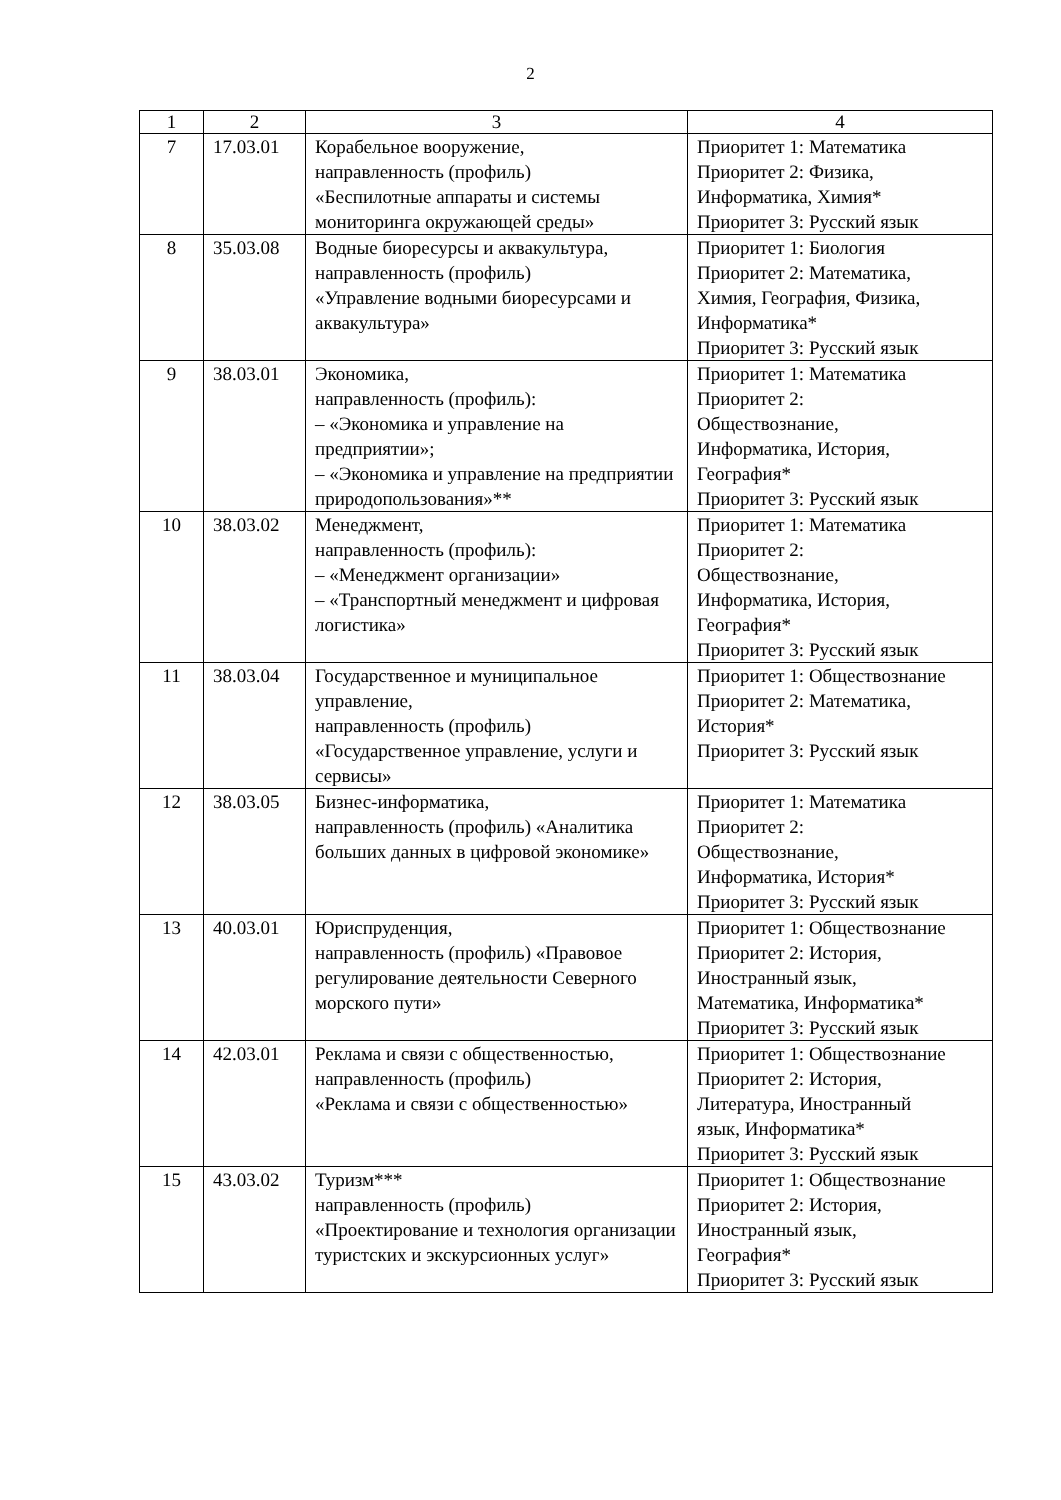2
| 1 | 2 | 3 | 4 |
| --- | --- | --- | --- |
| 7 | 17.03.01 | Корабельное вооружение, направленность (профиль) «Беспилотные аппараты и системы мониторинга окружающей среды» | Приоритет 1: Математика Приоритет 2: Физика, Информатика, Химия* Приоритет 3: Русский язык |
| 8 | 35.03.08 | Водные биоресурсы и аквакультура, направленность (профиль) «Управление водными биоресурсами и аквакультура» | Приоритет 1: Биология Приоритет 2: Математика, Химия, География, Физика, Информатика* Приоритет 3: Русский язык |
| 9 | 38.03.01 | Экономика, направленность (профиль): – «Экономика и управление на предприятии»; – «Экономика и управление на предприятии природопользования»** | Приоритет 1: Математика Приоритет 2: Обществознание, Информатика, История, География* Приоритет 3: Русский язык |
| 10 | 38.03.02 | Менеджмент, направленность (профиль): – «Менеджмент организации» – «Транспортный менеджмент и цифровая логистика» | Приоритет 1: Математика Приоритет 2: Обществознание, Информатика, История, География* Приоритет 3: Русский язык |
| 11 | 38.03.04 | Государственное и муниципальное управление, направленность (профиль) «Государственное управление, услуги и сервисы» | Приоритет 1: Обществознание Приоритет 2: Математика, История* Приоритет 3: Русский язык |
| 12 | 38.03.05 | Бизнес-информатика, направленность (профиль) «Аналитика больших данных в цифровой экономике» | Приоритет 1: Математика Приоритет 2: Обществознание, Информатика, История* Приоритет 3: Русский язык |
| 13 | 40.03.01 | Юриспруденция, направленность (профиль) «Правовое регулирование деятельности Северного морского пути» | Приоритет 1: Обществознание Приоритет 2: История, Иностранный язык, Математика, Информатика* Приоритет 3: Русский язык |
| 14 | 42.03.01 | Реклама и связи с общественностью, направленность (профиль) «Реклама и связи с общественностью» | Приоритет 1: Обществознание Приоритет 2: История, Литература, Иностранный язык, Информатика* Приоритет 3: Русский язык |
| 15 | 43.03.02 | Туризм*** направленность (профиль) «Проектирование и технология организации туристских и экскурсионных услуг» | Приоритет 1: Обществознание Приоритет 2: История, Иностранный язык, География* Приоритет 3: Русский язык |